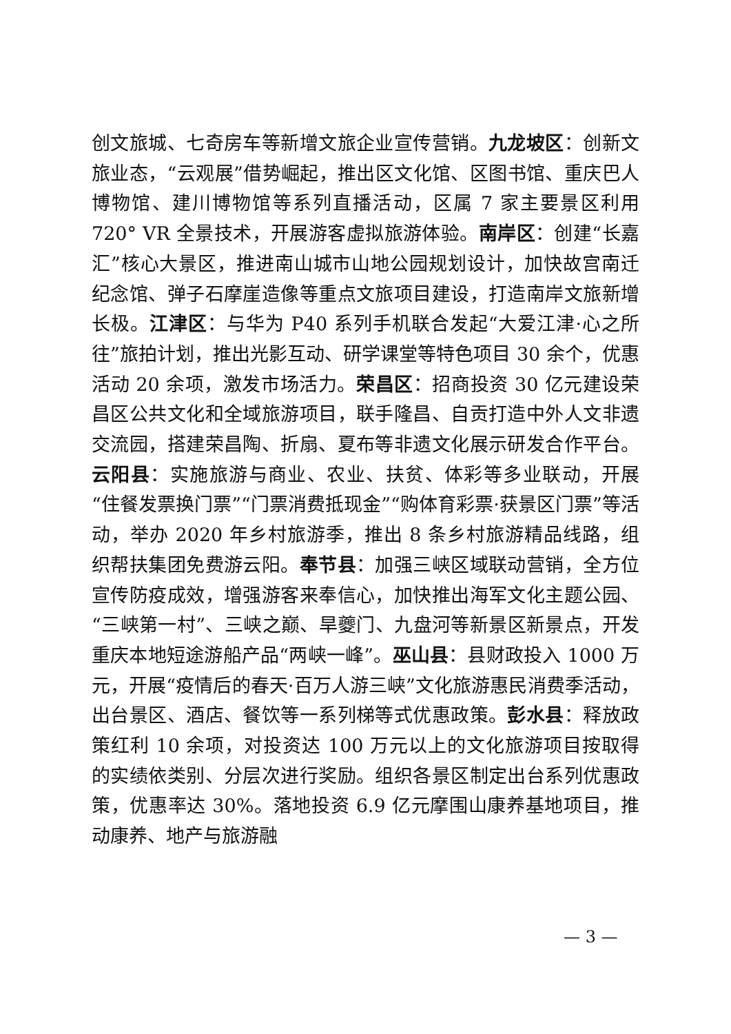创文旅城、七奇房车等新增文旅企业宣传营销。九龙坡区：创新文旅业态，“云观展”借势崛起，推出区文化馆、区图书馆、重庆巴人博物馆、建川博物馆等系列直播活动，区属 7 家主要景区利用 720° VR 全景技术，开展游客虚拟旅游体验。南岸区：创建“长嘉汇”核心大景区，推进南山城市山地公园规划设计，加快故宫南迁纪念馆、弹子石摩崖造像等重点文旅项目建设，打造南岸文旅新增长极。江津区：与华为 P40 系列手机联合发起“大爱江津·心之所往”旅拍计划，推出光影互动、研学课堂等特色项目 30 余个，优惠活动 20 余项，激发市场活力。荣昌区：招商投资 30 亿元建设荣昌区公共文化和全域旅游项目，联手隆昌、自贡打造中外人文非遗交流园，搭建荣昌陶、折扇、夏布等非遗文化展示研发合作平台。云阳县：实施旅游与商业、农业、扶贫、体彩等多业联动，开展“住餐发票换门票”“门票消费抵现金”“购体育彩票·获景区门票”等活动，举办 2020 年乡村旅游季，推出 8 条乡村旅游精品线路，组织帮扶集团免费游云阳。奉节县：加强三峡区域联动营销，全方位宣传防疫成效，增强游客来奉信心，加快推出海军文化主题公园、“三峡第一村”、三峡之巅、旱夔门、九盘河等新景区新景点，开发重庆本地短途游船产品“两峡一峰”。巫山县：县财政投入 1000 万元，开展“疫情后的春天·百万人游三峡”文化旅游惠民消费季活动，出台景区、酒店、餐饮等一系列梯等式优惠政策。彭水县：释放政策红利 10 余项，对投资达 100 万元以上的文化旅游项目按取得的实绩依类别、分层次进行奖励。组织各景区制定出台系列优惠政策，优惠率达 30%。落地投资 6.9 亿元摩围山康养基地项目，推动康养、地产与旅游融
— 3 —